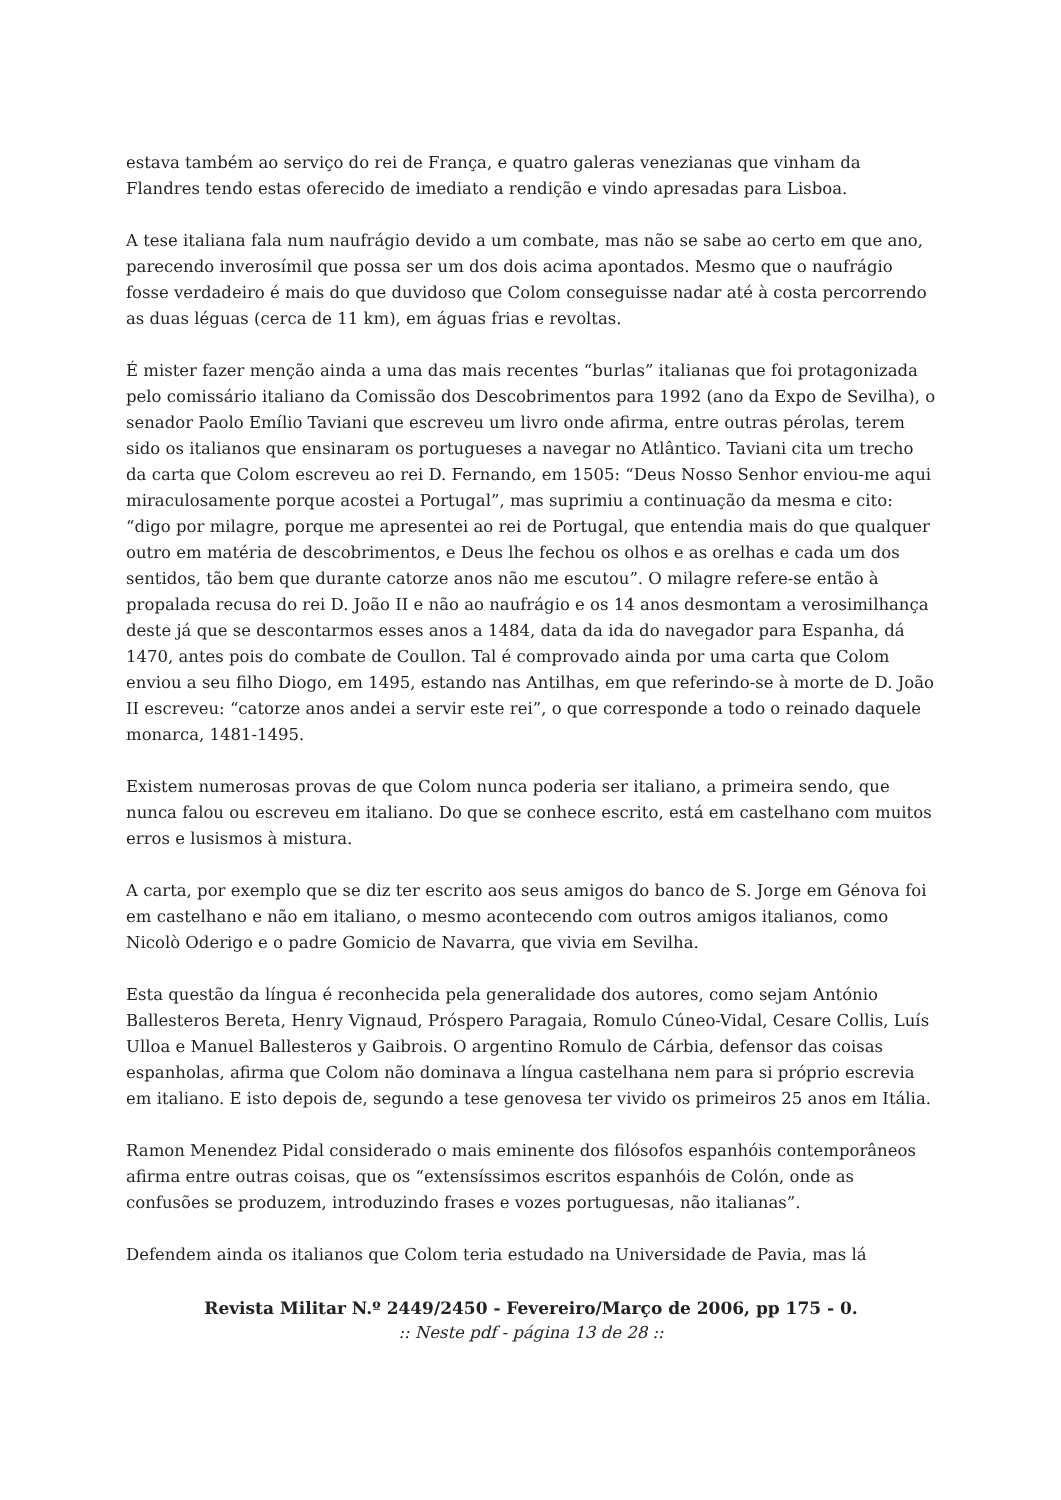estava também ao serviço do rei de França, e quatro galeras venezianas que vinham da Flandres tendo estas oferecido de imediato a rendição e vindo apresadas para Lisboa.
A tese italiana fala num naufrágio devido a um combate, mas não se sabe ao certo em que ano, parecendo inverosímil que possa ser um dos dois acima apontados. Mesmo que o naufrágio fosse verdadeiro é mais do que duvidoso que Colom conseguisse nadar até à costa percorrendo as duas léguas (cerca de 11 km), em águas frias e revoltas.
É mister fazer menção ainda a uma das mais recentes “burlas” italianas que foi protagonizada pelo comissário italiano da Comissão dos Descobrimentos para 1992 (ano da Expo de Sevilha), o senador Paolo Emílio Taviani que escreveu um livro onde afirma, entre outras pérolas, terem sido os italianos que ensinaram os portugueses a navegar no Atlântico. Taviani cita um trecho da carta que Colom escreveu ao rei D. Fernando, em 1505: “Deus Nosso Senhor enviou-me aqui miraculosamente porque acostei a Portugal”, mas suprimiu a continuação da mesma e cito: “digo por milagre, porque me apresentei ao rei de Portugal, que entendia mais do que qualquer outro em matéria de descobrimentos, e Deus lhe fechou os olhos e as orelhas e cada um dos sentidos, tão bem que durante catorze anos não me escutou”. O milagre refere-se então à propalada recusa do rei D. João II e não ao naufrágio e os 14 anos desmontam a verosimilhança deste já que se descontarmos esses anos a 1484, data da ida do navegador para Espanha, dá 1470, antes pois do combate de Coullon. Tal é comprovado ainda por uma carta que Colom enviou a seu filho Diogo, em 1495, estando nas Antilhas, em que referindo-se à morte de D. João II escreveu: “catorze anos andei a servir este rei”, o que corresponde a todo o reinado daquele monarca, 1481-1495.
Existem numerosas provas de que Colom nunca poderia ser italiano, a primeira sendo, que nunca falou ou escreveu em italiano. Do que se conhece escrito, está em castelhano com muitos erros e lusismos à mistura.
A carta, por exemplo que se diz ter escrito aos seus amigos do banco de S. Jorge em Génova foi em castelhano e não em italiano, o mesmo acontecendo com outros amigos italianos, como Nicolò Oderigo e o padre Gomicio de Navarra, que vivia em Sevilha.
Esta questão da língua é reconhecida pela generalidade dos autores, como sejam António Ballesteros Bereta, Henry Vignaud, Próspero Paragaia, Romulo Cúneo-Vidal, Cesare Collis, Luís Ulloa e Manuel Ballesteros y Gaibrois. O argentino Romulo de Cárbia, defensor das coisas espanholas, afirma que Colom não dominava a língua castelhana nem para si próprio escrevia em italiano. E isto depois de, segundo a tese genovesa ter vivido os primeiros 25 anos em Itália.
Ramon Menendez Pidal considerado o mais eminente dos filósofos espanhóis contemporâneos afirma entre outras coisas, que os “extensíssimos escritos espanhóis de Colón, onde as confusões se produzem, introduzindo frases e vozes portuguesas, não italianas”.
Defendem ainda os italianos que Colom teria estudado na Universidade de Pavia, mas lá
Revista Militar N.º 2449/2450 - Fevereiro/Março de 2006, pp 175 - 0.
:: Neste pdf - página 13 de 28 ::